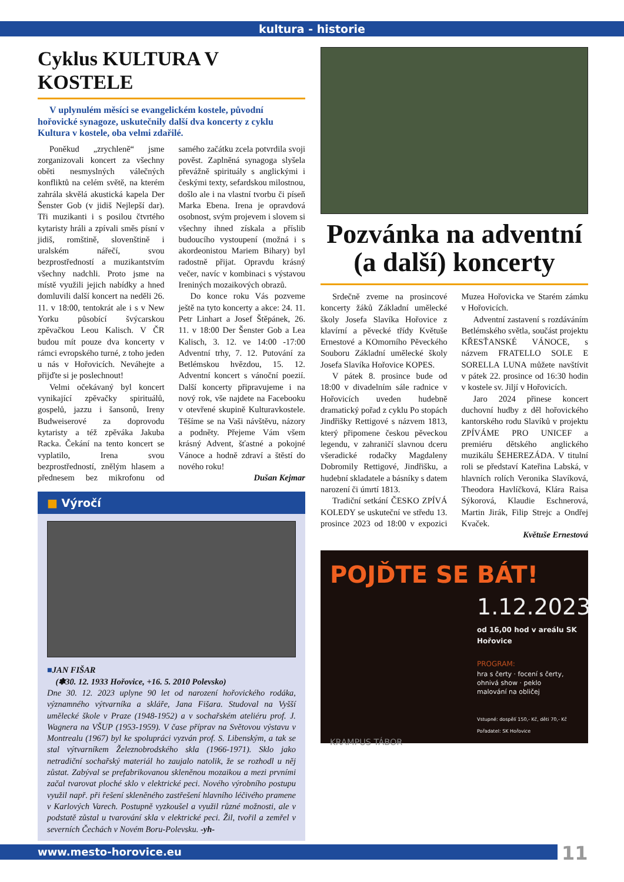kultura - historie
Cyklus KULTURA V KOSTELE
V uplynulém měsíci se evangelickém kostele, původní hořovické synagoze, uskutečnily další dva koncerty z cyklu Kultura v kostele, oba velmi zdařilé.
Poněkud „zrychleně“ jsme zorganizovali koncert za všechny oběti nesmyslných válečných konfliktů na celém světě, na kterém zahrála skvělá akustická kapela Der Šenster Gob (v jidiš Nejlepší dar). Tři muzikanti i s posilou čtvrtého kytaristy hráli a zpívali směs písní v jidiš, romštině, slovenštině i uralském nářečí, svou bezprostředností a muzikantstvím všechny nadchli. Proto jsme na místě využili jejich nabídky a hned domluvili další koncert na neděli 26. 11. v 18:00, tentokrát ale i s v New Yorku působící švýcarskou zpěvačkou Leou Kalisch. V ČR budou mít pouze dva koncerty v rámci evropského turné, z toho jeden u nás v Hořovicích. Neváhejte a přijďte si je poslechnout!
Velmi očekávaný byl koncert vynikající zpěvačky spirituálů, gospelů, jazzu i šansonů, Ireny Budweiserové za doprovodu kytaristy a též zpěváka Jakuba Racka. Čekání na tento koncert se vyplatilo, Irena svou bezprostředností, znělým hlasem a přednesem bez mikrofonu od samého začátku zcela potvrdila svoji pověst. Zaplněná synagoga slyšela převážně spirituály s anglickými i českými texty, sefardskou milostnou, došlo ale i na vlastní tvorbu či píseň Marka Ebena. Irena je opravdová osobnost, svým projevem i slovem si všechny ihned získala a příslib budoucího vystoupení (možná i s akordeonistou Mariem Bihary) byl radostně přijat. Opravdu krásný večer, navíc v kombinaci s výstavou Ireniných mozaikových obrazů.
Do konce roku Vás pozveme ještě na tyto koncerty a akce: 24. 11. Petr Linhart a Josef Štěpánek, 26. 11. v 18:00 Der Šenster Gob a Lea Kalisch, 3. 12. ve 14:00 -17:00 Adventní trhy, 7. 12. Putování za Betlémskou hvězdou, 15. 12. Adventní koncert s vánoční poezií. Další koncerty připravujeme i na nový rok, vše najdete na Facebooku v otevřené skupině Kulturavkostele. Těšíme se na Vaši návštěvu, názory a podněty. Přejeme Vám všem krásný Advent, šťastné a pokojné Vánoce a hodně zdraví a štěstí do nového roku!
Dušan Kejmar
■ Výročí
■JAN FIŠAR
(✽30. 12. 1933 Hořovice, +16. 5. 2010 Polevsko)
Dne 30. 12. 2023 uplyne 90 let od narození hořovického rodáka, významného výtvarníka a skláře, Jana Fišara. Studoval na Vyšší umělecké škole v Praze (1948-1952) a v sochařském ateliéru prof. J. Wagnera na VŠUP (1953-1959). V čase příprav na Světovou výstavu v Montrealu (1967) byl ke spolupráci vyzván prof. S. Libenským, a tak se stal výtvarníkem Železnobrodského skla (1966-1971). Sklo jako netradiční sochařský materiál ho zaujalo natolik, že se rozhodl u něj zůstat. Zabýval se prefabrikovanou skleněnou mozaikou a mezi prvními začal tvarovat ploché sklo v elektrické peci. Nového výrobního postupu využil např. při řešení skleněného zastřešení hlavního léčivého pramene v Karlových Varech. Postupně vyzkoušel a využil různé možnosti, ale v podstatě zůstal u tvarování skla v elektrické peci. Žil, tvořil a zemřel v severních Čechách v Novém Boru-Polevsku. -yh-
Pozvánka na adventní (a další) koncerty
Srdečně zveme na prosincové koncerty žáků Základní umělecké školy Josefa Slavíka Hořovice z klavírní a pěvecké třídy Květuše Ernestové a KOmorního Pěveckého Souboru Základní umělecké školy Josefa Slavíka Hořovice KOPES.
V pátek 8. prosince bude od 18:00 v divadelním sále radnice v Hořovicích uveden hudebně dramatický pořad z cyklu Po stopách Jindřišky Rettigové s názvem 1813, který připomene českou pěveckou legendu, v zahraničí slavnou dceru všeradické rodačky Magdaleny Dobromily Rettigové, Jindřišku, a hudební skladatele a básníky s datem narození či úmrtí 1813.
Tradiční setkání ČESKO ZPÍVÁ KOLEDY se uskuteční ve středu 13. prosince 2023 od 18:00 v expozici Muzea Hořovicka ve Starém zámku v Hořovicích.
Adventní zastavení s rozdáváním Betlémského světla, součást projektu KŘESŤANSKÉ VÁNOCE, s názvem FRATELLO SOLE E SORELLA LUNA můžete navštívit v pátek 22. prosince od 16:30 hodin v kostele sv. Jiljí v Hořovicích.
Jaro 2024 přinese koncert duchovní hudby z děl hořovického kantorského rodu Slavíků v projektu ZPÍVÁME PRO UNICEF a premiéru dětského anglického muzikálu ŠEHEREZÁDA. V titulní roli se představí Kateřina Labská, v hlavních rolích Veronika Slavíková, Theodora Havlíčková, Klára Raisa Sýkorová, Klaudie Eschnerová, Martin Jirák, Filip Strejc a Ondřej Kvaček.
Květuše Ernestová
POJĎTE SE BÁT!
1.12.2023
od 16,00 hod v areálu SK Hořovice
PROGRAM:
hra s čerty · focení s čerty,
ohnivá show · peklo
malování na obličej
Vstupné: dospělí 150,- Kč, děti 70,- Kč
Pořadatel: SK Hořovice
KRAMPUS TÁBOR
www.mesto-horovice.eu 11